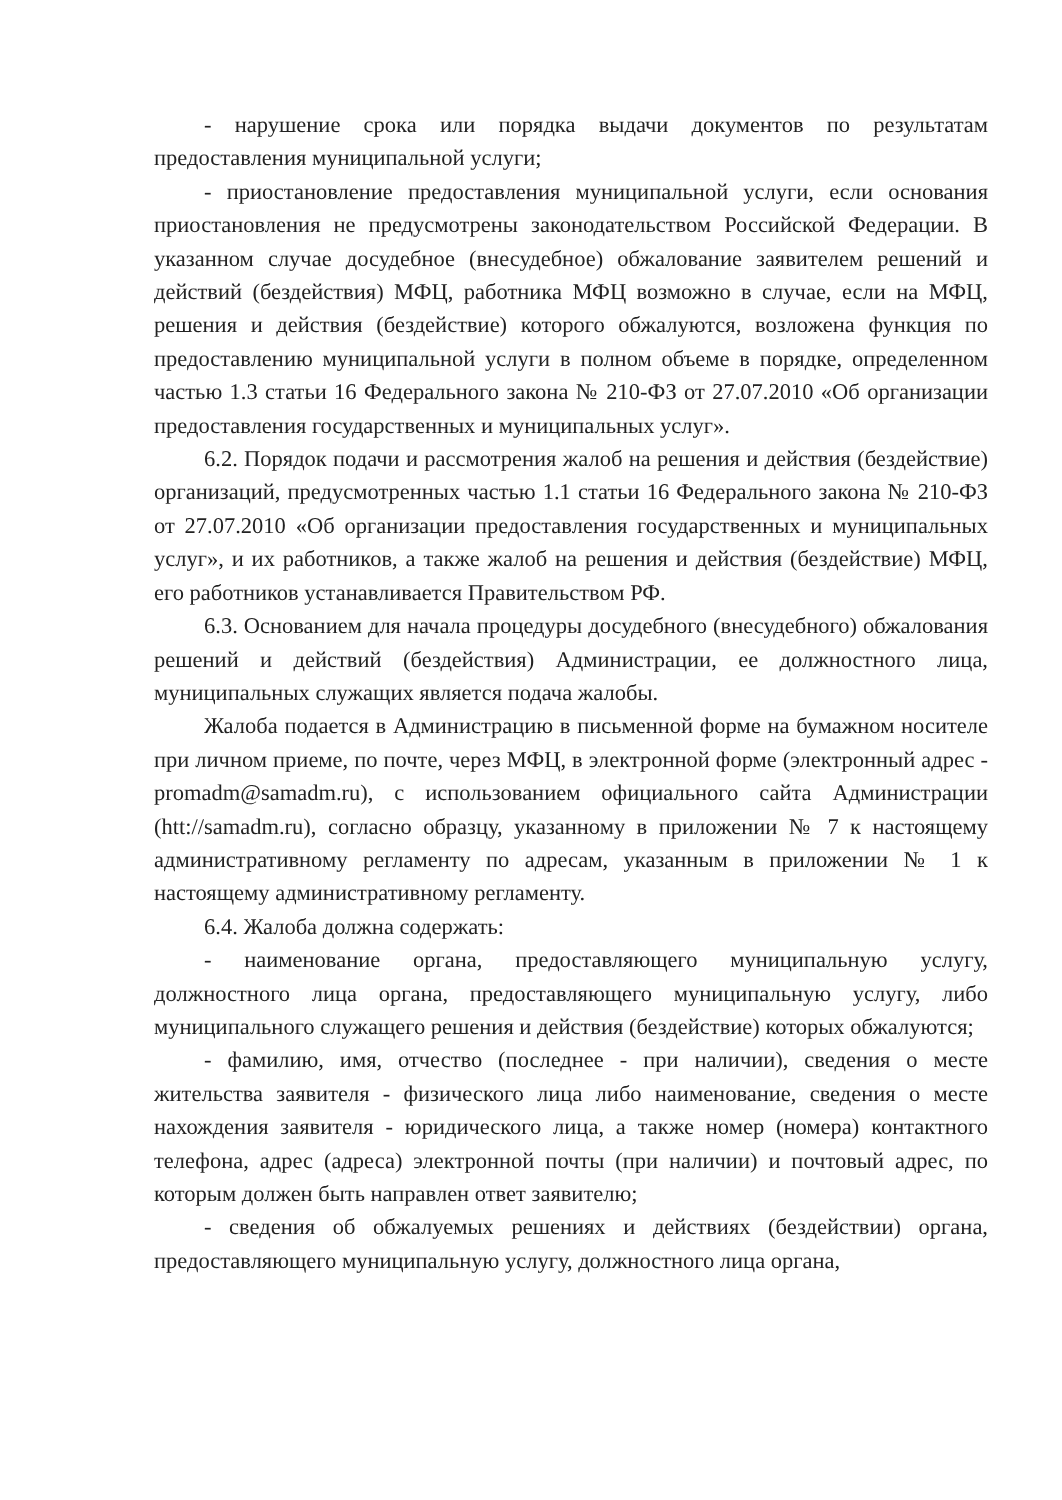- нарушение срока или порядка выдачи документов по результатам предоставления муниципальной услуги;
- приостановление предоставления муниципальной услуги, если основания приостановления не предусмотрены законодательством Российской Федерации. В указанном случае досудебное (внесудебное) обжалование заявителем решений и действий (бездействия) МФЦ, работника МФЦ возможно в случае, если на МФЦ, решения и действия (бездействие) которого обжалуются, возложена функция по предоставлению муниципальной услуги в полном объеме в порядке, определенном частью 1.3 статьи 16 Федерального закона № 210-ФЗ от 27.07.2010 «Об организации предоставления государственных и муниципальных услуг».
6.2. Порядок подачи и рассмотрения жалоб на решения и действия (бездействие) организаций, предусмотренных частью 1.1 статьи 16 Федерального закона № 210-ФЗ от 27.07.2010 «Об организации предоставления государственных и муниципальных услуг», и их работников, а также жалоб на решения и действия (бездействие) МФЦ, его работников устанавливается Правительством РФ.
6.3. Основанием для начала процедуры досудебного (внесудебного) обжалования решений и действий (бездействия) Администрации, ее должностного лица, муниципальных служащих является подача жалобы.
Жалоба подается в Администрацию в письменной форме на бумажном носителе при личном приеме, по почте, через МФЦ, в электронной форме (электронный адрес - promadm@samadm.ru), с использованием официального сайта Администрации (htt://samadm.ru), согласно образцу, указанному в приложении № 7 к настоящему административному регламенту по адресам, указанным в приложении № 1 к настоящему административному регламенту.
6.4. Жалоба должна содержать:
- наименование органа, предоставляющего муниципальную услугу, должностного лица органа, предоставляющего муниципальную услугу, либо муниципального служащего решения и действия (бездействие) которых обжалуются;
- фамилию, имя, отчество (последнее - при наличии), сведения о месте жительства заявителя - физического лица либо наименование, сведения о месте нахождения заявителя - юридического лица, а также номер (номера) контактного телефона, адрес (адреса) электронной почты (при наличии) и почтовый адрес, по которым должен быть направлен ответ заявителю;
- сведения об обжалуемых решениях и действиях (бездействии) органа, предоставляющего муниципальную услугу, должностного лица органа,